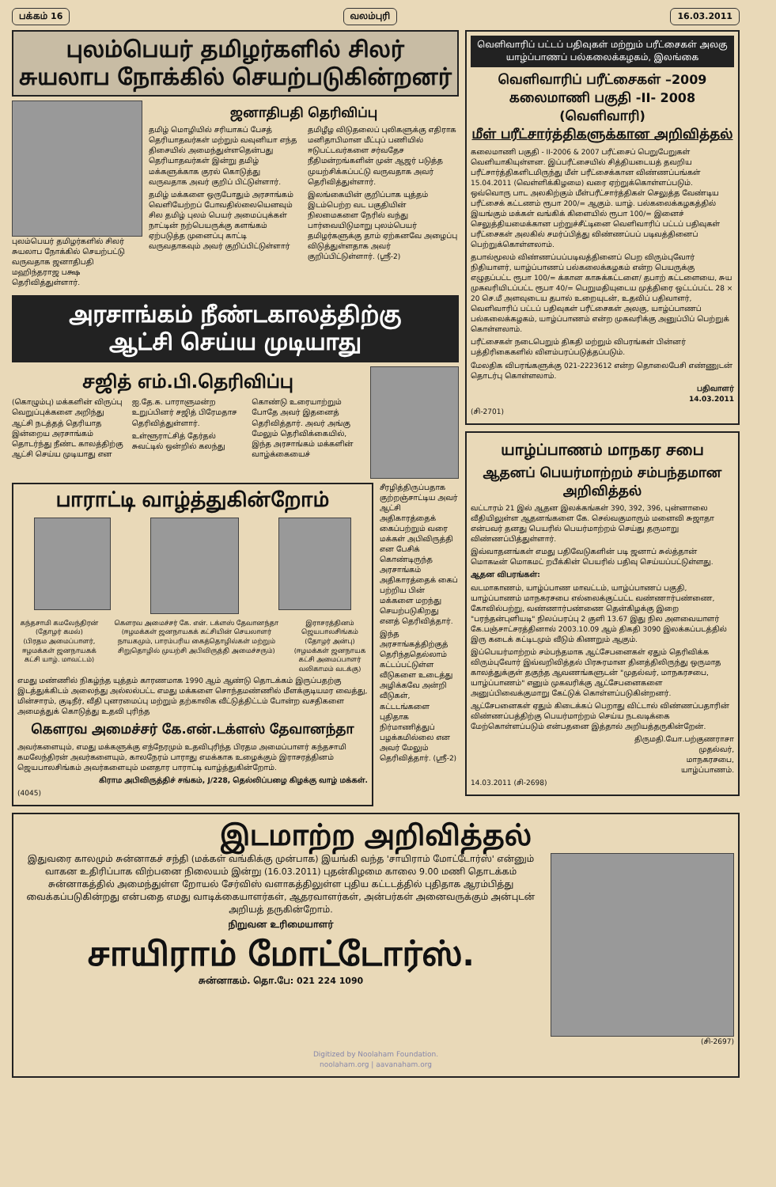பக்கம் 16 வலம்புரி 16.03.2011
புலம்பெயர் தமிழர்களில் சிலர்
சுயலாப நோக்கில் செயற்படுகின்றனர்
புலம்பெயர் தமிழர்களில் சிலர் சுயலாப நோக்கில் செயற்பட்டு வருவதாக ஜனாதிபதி மஹிந்தராஜ பக்ஷ தெரிவித்துள்ளார்.
ஜனாதிபதி தெரிவிப்பு
தமிழ் மொழியில் சரியாகப் பேசத் தெரியாதவர்கள் மற்றும் வவுனியா எந்த திசையில் அமைந்துள்ளதென்பது தெரியாதவர்கள் இன்று தமிழ் மக்களுக்காக குரல் கொடுத்து வருவதாக அவர் குறிப் பிட்டுள்ளார்.
தமிழ் மக்களை ஒருபோதும் அரசாங்கம் வெளியேற்றப் போவதில்லையெனவும் சில தமிழ் புலம் பெயர் அமைப்புக்கள் நாட்டின் நற்பெயருக்கு களங்கம் ஏற்படுத்த முனைப்பு காட்டி வருவதாகவும் அவர் குறிப்பிட்டுள்ளார்
தமிழீழ விடுதலைப் புலிகளுக்கு எதிராக மனிதாபிமான மீட்புப் பணியில் ஈடுபட்டவர்களை சர்வதேச நீதிமன்றங்களின் முன் ஆஜர் படுத்த முயற்சிக்கப்பட்டு வருவதாக அவர் தெரிவித்துள்ளார்.
இலங்கையின் குறிப்பாக யுத்தம் இடம்பெற்ற வட பகுதியின் நிலமைகளை நேரில் வந்து பார்வையிடுமாறு புலம்பெயர் தமிழர்களுக்கு தாம் ஏற்கனவே அழைப்பு விடுத்துள்ளதாக அவர் குறிப்பிட்டுள்ளார். (ஸ்ரீ-2)
அரசாங்கம் நீண்டகாலத்திற்கு
ஆட்சி செய்ய முடியாது
சஜித் எம்.பி.தெரிவிப்பு
(கொழும்பு) மக்களின் விருப்பு வெறுப்புக்களை அறிந்து ஆட்சி நடத்தத் தெரியாத இன்றைய அரசாங்கம் தொடர்ந்து நீண்ட காலத்திற்கு ஆட்சி செய்ய முடியாது என ஐ.தே.க. பாராளுமன்ற உறுப்பினர் சஜித் பிரேமதாச தெரிவித்துள்ளார்.
உள்ளூராட்சித் தேர்தல் சுவட்டில் ஒன்றில் கலந்து கொண்டு உரையாற்றும் போதே அவர் இதனைத் தெரிவித்தார். அவர் அங்கு மேலும் தெரிவிக்கையில், இந்த அரசாங்கம் மக்களின் வாழ்க்கையைச்
பாராட்டி வாழ்த்துகின்றோம்
கந்தசாமி கமலேந்திரன் (தோழர் கமல்)
(பிரதம அமைப்பாளர், ஈழமக்கள் ஜனநாயகக் கட்சி யாழ். மாவட்டம்)
கௌரவ அமைச்சர் கே. என். டக்ளஸ் தேவானந்தா
(ஈழமக்கள் ஜனநாயகக் கட்சியின் செயலாளர் நாயகமும், பாரம்பரிய கைத்தொழில்கள் மற்றும் சிறுதொழில் முயற்சி அபிவிருத்தி அமைச்சரும்)
இராசரத்தினம் ஜெயபாலசிங்கம் (தோழர் அன்பு)
(ஈழமக்கள் ஜனநாயக கட்சி அமைப்பாளர் வலிகாமம் வடக்கு)
எமது மண்ணில் நிகழ்ந்த யுத்தம் காரணமாக 1990 ஆம் ஆண்டு தொடக்கம் இருப்பதற்கு இடத்துக்கிடம் அலைந்து அல்லல்பட்ட எமது மக்களை சொந்தமண்ணில் மீளக்குடியமர வைத்து, மின்சாரம், குடிநீர், வீதி புனரமைப்பு மற்றும் தற்காலிக வீட்டுத்திட்டம் போன்ற வசதிகளை அமைத்துக் கொடுத்து உதவி புரிந்த
கௌரவ அமைச்சர் கே.என்.டக்ளஸ் தேவானந்தா
அவர்களையும், எமது மக்களுக்கு எந்நேரமும் உதவிபுரிந்த பிரதம அமைப்பாளர் கந்தசாமி கமலேந்திரன் அவர்களையும், காலநேரம் பாராது எமக்காக உழைக்கும் இராசரத்தினம் ஜெயபாலசிங்கம் அவர்களையும் மனதார பாராட்டி வாழ்த்துகின்றோம்.
கிராம அபிவிருத்திச் சங்கம், J/228, தெல்லிப்பழை கிழக்கு வாழ் மக்கள்.
(4045)
சீரழித்திருப்பதாக குற்றஞ்சாட்டிய அவர் ஆட்சி அதிகாரத்தைக் கைப்பற்றும் வரை மக்கள் அபிவிருத்தி என பேசிக் கொண்டிருந்த அரசாங்கம் அதிகாரத்தைக் கைப் பற்றிய பின் மக்களை மறந்து செயற்படுகிறது எனத் தெரிவித்தார்.
இந்த அரசாங்கத்திற்குத் தெரிந்ததெல்லாம் கட்டப்பட்டுள்ள வீடுகளை உடைத்து அழிக்கவே அன்றி வீடுகள், கட்டடங்களை புதிதாக நிர்மாணித்துப் பழக்கமில்லை என அவர் மேலும் தெரிவித்தார். (ஸ்ரீ-2)
வெளிவாரிப் பட்டப் பதிவுகள் மற்றும் பரீட்சைகள் அலகு
யாழ்ப்பாணப் பல்கலைக்கழகம், இலங்கை
வெளிவாரிப் பரீட்சைகள் –2009
கலைமாணி பகுதி -II- 2008 (வெளிவாரி)
மீள் பரீட்சார்த்திகளுக்கான அறிவித்தல்
கலைமாணி பகுதி - II-2006 & 2007 பரீட்சைப் பெறுபேறுகள் வெளியாகியுள்ளன. இப்பரீட்சையில் சித்தியடையத் தவறிய பரீட்சார்த்திகளிடமிருந்து மீள் பரீட்சைக்கான விண்ணப்பங்கள் 15.04.2011 (வெள்ளிக்கிழமை) வரை ஏற்றுக்கொள்ளப்படும். ஒவ்வொரு பாட அலகிற்கும் மீள்பரீட்சார்த்திகள் செலுத்த வேண்டிய பரீட்சைக் கட்டணம் ரூபா 200/= ஆகும். யாழ். பல்கலைக்கழகத்தில் இயங்கும் மக்கள் வங்கிக் கிளையில் ரூபா 100/= இனைச் செலுத்தியமைக்கான பற்றுச்சீட்டினை வெளிவாரிப் பட்டப் பதிவுகள் பரீட்சைகள் அலகில் சமர்ப்பித்து விண்ணப்பப் படிவத்தினைப் பெற்றுக்கொள்ளலாம்.
தபால்மூலம் விண்ணப்பப்படிவத்தினைப் பெற விரும்புவோர் நிதியாளர், யாழ்ப்பாணப் பல்கலைக்கழகம் என்ற பெயருக்கு எழுதப்பட்ட ரூபா 100/= க்கான காசுக்கட்டளை/ தபாற் கட்டளையை, சுய முகவரியிடப்பட்ட ரூபா 40/= பெறுமதியுடைய முத்திரை ஒட்டப்பட்ட 28 × 20 செ.மீ அளவுடைய தபால் உறையுடன், உதவிப் பதிவாளர், வெளிவாரிப் பட்டப் பதிவுகள் பரீட்சைகள் அலகு, யாழ்ப்பாணப் பல்கலைக்கழகம், யாழ்ப்பாணம் என்ற முகவரிக்கு அனுப்பிப் பெற்றுக் கொள்ளலாம்.
பரீட்சைகள் நடைபெறும் திகதி மற்றும் விபரங்கள் பின்னர் பத்திரிகைகளில் விளம்பரப்படுத்தப்படும்.
மேலதிக விபரங்களுக்கு 021-2223612 என்ற தொலைபேசி எண்ணுடன் தொடர்பு கொள்ளலாம்.
பதிவாளர்
14.03.2011
(சி-2701)
யாழ்ப்பாணம் மாநகர சபை
ஆதனப் பெயர்மாற்றம் சம்பந்தமான அறிவித்தல்
வட்டாரம் 21 இல் ஆதன இலக்கங்கள் 390, 392, 396, புன்னாலை வீதியிலுள்ள ஆதனங்களை கே. செல்வகுமாரும் மனைவி சுஜாதா என்பவர் தனது பெயரில் பெயர்மாற்றம் செய்து தருமாறு விண்ணப்பித்துள்ளார்.
இவ்வாதனங்கள் எமது பதிவேடுகளின் படி ஜனாப் சுல்த்தான் மொகடீன் மொகமட் றபீக்கின் பெயரில் பதிவு செய்யப்பட்டுள்ளது.
ஆதன விபரங்கள்:
வடமாகாணம், யாழ்ப்பாண மாவட்டம், யாழ்ப்பாணப் பகுதி, யாழ்ப்பாணம் மாநகரசபை எல்லைக்குட்பட்ட வண்ணார்பண்ணை, கோவில்பற்று, வண்ணார்பண்ணை தென்கிழக்கு இறை "பரந்தன்புளியடி" நிலப்பரப்பு 2 குளி 13.67 இது நில அளவையாளர் கே.பஞ்சாட்சரத்தினால் 2003.10.09 ஆம் திகதி 3090 இலக்கப்படத்தில் இரு கடைக் கட்டிடமும் வீடும் கிணறும் ஆகும்.
இப்பெயர்மாற்றம் சம்பந்தமாக ஆட்சேபனைகள் ஏதும் தெரிவிக்க விரும்புவோர் இவ்வறிவித்தல் பிரசுரமான தினத்திலிருந்து ஒருமாத காலத்துக்குள் தகுந்த ஆவணங்களுடன் "முதல்வர், மாநகரசபை, யாழ்ப்பாணம்" எனும் முகவரிக்கு ஆட்சேபனைகளை அனுப்பிவைக்குமாறு கேட்டுக் கொள்ளப்படுகின்றனர்.
ஆட்சேபனைகள் ஏதும் கிடைக்கப் பெறாது விட்டால் விண்ணப்பதாரின் விண்ணப்பத்திற்கு பெயர்மாற்றம் செய்ய நடவடிக்கை மேற்கொள்ளப்படும் என்பதனை இத்தால் அறியத்தருகின்றேன்.
திருமதி.யோ.பற்குணராசா
முதல்வர்,
மாநகரசபை,
யாழ்ப்பாணம்.
14.03.2011 (சி-2698)
இடமாற்ற அறிவித்தல்
இதுவரை காலமும் சுன்னாகச் சந்தி (மக்கள் வங்கிக்கு முன்பாக) இயங்கி வந்த 'சாயிராம் மோட்டோர்ஸ்' என்னும் வாகன உதிரிப்பாக விற்பனை நிலையம் இன்று (16.03.2011) புதன்கிழமை காலை 9.00 மணி தொடக்கம் சுன்னாகத்தில் அமைந்துள்ள றோயல் சேர்விஸ் வளாகத்திலுள்ள புதிய கட்டடத்தில் புதிதாக ஆரம்பித்து வைக்கப்படுகின்றது என்பதை எமது வாடிக்கையாளர்கள், ஆதரவாளர்கள், அன்பர்கள் அனைவருக்கும் அன்புடன் அறியத் தருகின்றோம்.
நிறுவன உரிமையாளர்
சாயிராம் மோட்டோர்ஸ்.
சுன்னாகம். தொ.பே: 021 224 1090
(சி-2697)
Digitized by Noolaham Foundation.
noolaham.org | aavanaham.org